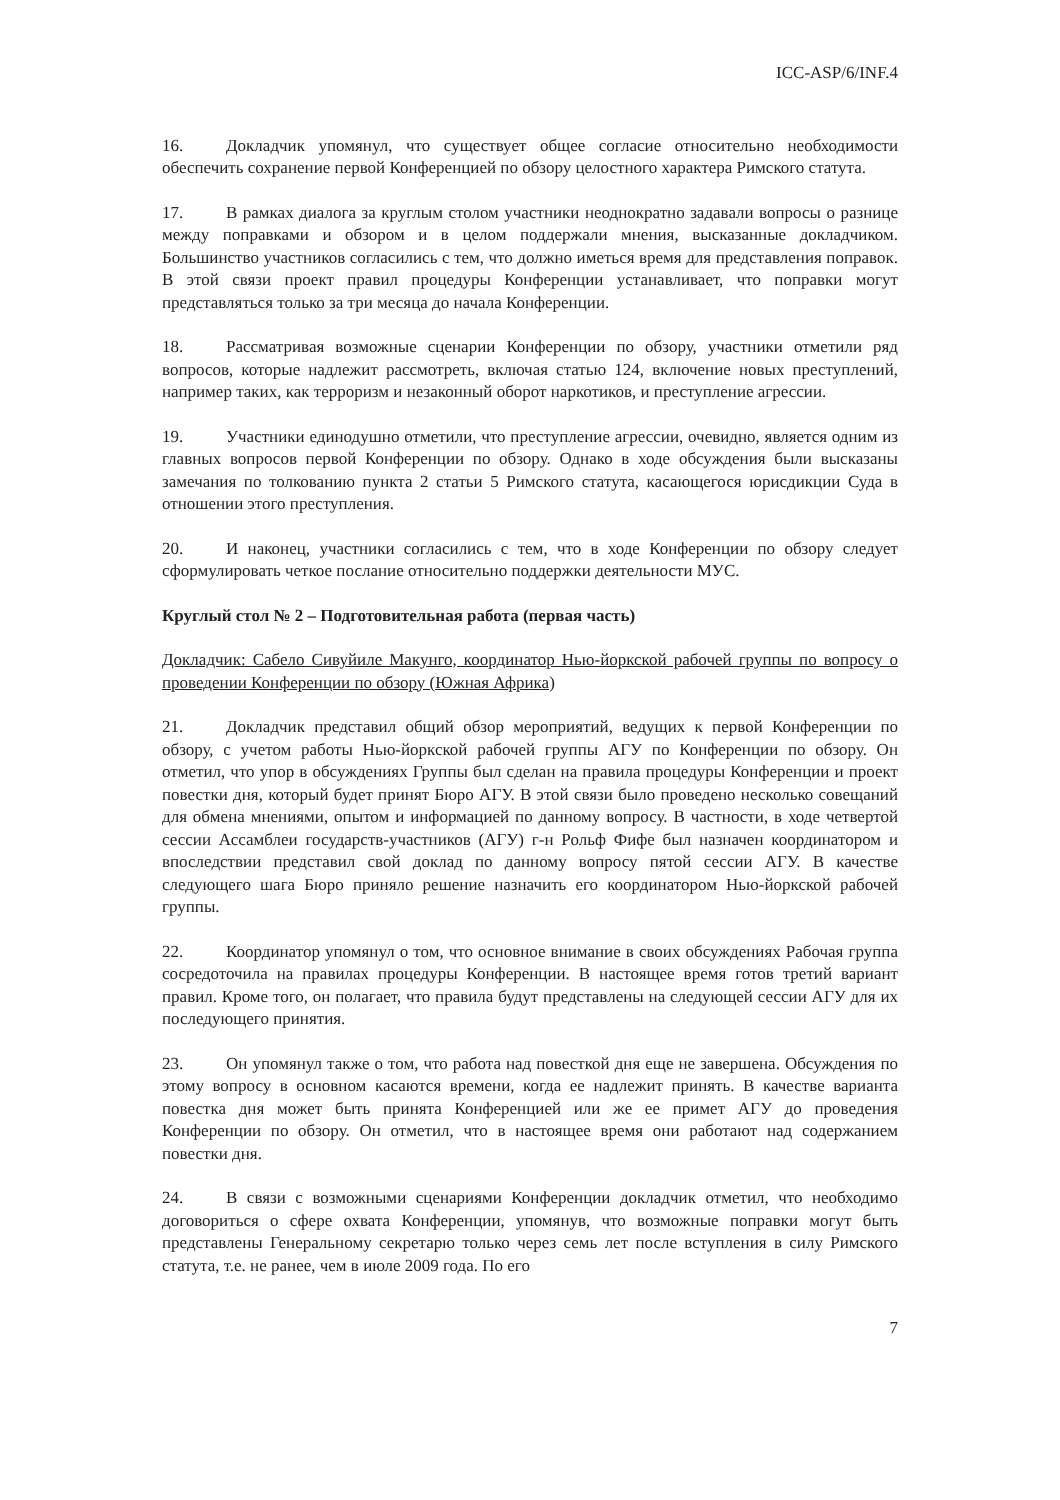ICC-ASP/6/INF.4
16. Докладчик упомянул, что существует общее согласие относительно необходимости обеспечить сохранение первой Конференцией по обзору целостного характера Римского статута.
17. В рамках диалога за круглым столом участники неоднократно задавали вопросы о разнице между поправками и обзором и в целом поддержали мнения, высказанные докладчиком. Большинство участников согласились с тем, что должно иметься время для представления поправок. В этой связи проект правил процедуры Конференции устанавливает, что поправки могут представляться только за три месяца до начала Конференции.
18. Рассматривая возможные сценарии Конференции по обзору, участники отметили ряд вопросов, которые надлежит рассмотреть, включая статью 124, включение новых преступлений, например таких, как терроризм и незаконный оборот наркотиков, и преступление агрессии.
19. Участники единодушно отметили, что преступление агрессии, очевидно, является одним из главных вопросов первой Конференции по обзору. Однако в ходе обсуждения были высказаны замечания по толкованию пункта 2 статьи 5 Римского статута, касающегося юрисдикции Суда в отношении этого преступления.
20. И наконец, участники согласились с тем, что в ходе Конференции по обзору следует сформулировать четкое послание относительно поддержки деятельности МУС.
Круглый стол № 2 – Подготовительная работа (первая часть)
Докладчик: Сабело Сивуйиле Макунго, координатор Нью-йоркской рабочей группы по вопросу о проведении Конференции по обзору (Южная Африка)
21. Докладчик представил общий обзор мероприятий, ведущих к первой Конференции по обзору, с учетом работы Нью-йоркской рабочей группы АГУ по Конференции по обзору. Он отметил, что упор в обсуждениях Группы был сделан на правила процедуры Конференции и проект повестки дня, который будет принят Бюро АГУ. В этой связи было проведено несколько совещаний для обмена мнениями, опытом и информацией по данному вопросу. В частности, в ходе четвертой сессии Ассамблеи государств-участников (АГУ) г-н Рольф Фифе был назначен координатором и впоследствии представил свой доклад по данному вопросу пятой сессии АГУ. В качестве следующего шага Бюро приняло решение назначить его координатором Нью-йоркской рабочей группы.
22. Координатор упомянул о том, что основное внимание в своих обсуждениях Рабочая группа сосредоточила на правилах процедуры Конференции. В настоящее время готов третий вариант правил. Кроме того, он полагает, что правила будут представлены на следующей сессии АГУ для их последующего принятия.
23. Он упомянул также о том, что работа над повесткой дня еще не завершена. Обсуждения по этому вопросу в основном касаются времени, когда ее надлежит принять. В качестве варианта повестка дня может быть принята Конференцией или же ее примет АГУ до проведения Конференции по обзору. Он отметил, что в настоящее время они работают над содержанием повестки дня.
24. В связи с возможными сценариями Конференции докладчик отметил, что необходимо договориться о сфере охвата Конференции, упомянув, что возможные поправки могут быть представлены Генеральному секретарю только через семь лет после вступления в силу Римского статута, т.е. не ранее, чем в июле 2009 года. По его
7